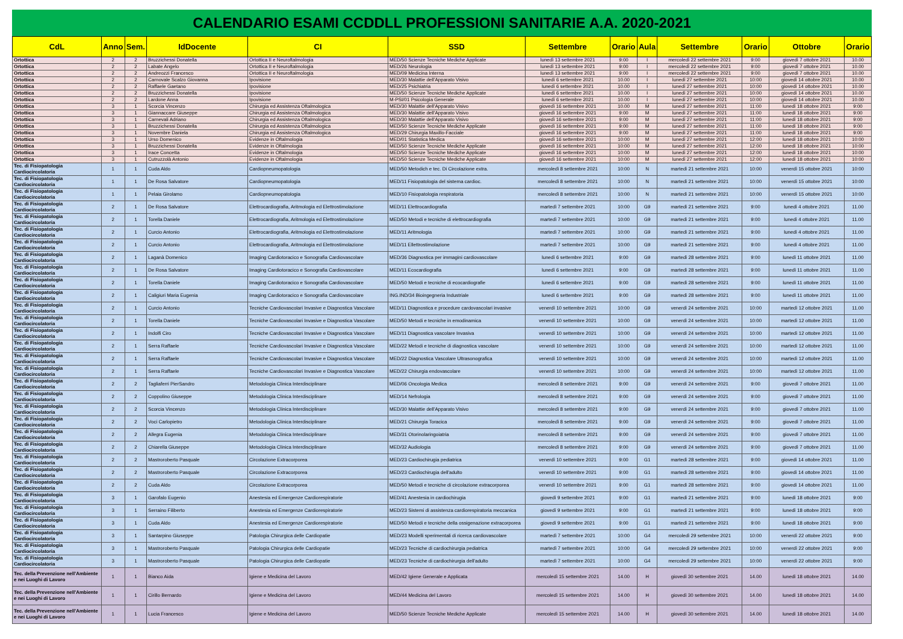CALENDARIO ESAMI CCDDLL PROFESSIONI SANITARIE A.A. 2020-2021
| CdL | Anno | Sem. | IdDocente | CI | SSD | Settembre | Orario | Aula | Settembre | Orario | Ottobre | Orario |
| --- | --- | --- | --- | --- | --- | --- | --- | --- | --- | --- | --- | --- |
| Ortottica | 2 | 2 | Bruzzichessi Donatella | Ortottica II e Neuroftalmologia | MED/50 Scienze Tecniche Mediche Applicate | lunedì 13 settembre 2021 | 9:00 | I | mercoledì 22 settembre 2021 | 9:00 | giovedì 7 ottobre 2021 | 10.00 |
| Ortottica | 2 | 2 | Labate Angelo | Ortottica II e Neuroftalmologia | MED/26 Neurologia | lunedì 13 settembre 2021 | 9:00 | I | mercoledì 22 settembre 2021 | 9:00 | giovedì 7 ottobre 2021 | 10.00 |
| Ortottica | 2 | 2 | Andreozzi Francesco | Ortottica II e Neuroftalmologia | MED/09 Medicina Interna | lunedì 13 settembre 2021 | 9:00 | I | mercoledì 22 settembre 2021 | 9:00 | giovedì 7 ottobre 2021 | 10.00 |
| Ortottica | 2 | 2 | Carnovale Scalzo Giovanna | Ipovisione | MED/30 Malattie dell'Apparato Visivo | lunedì 6 settembre 2021 | 10.00 | I | lunedì 27 settembre 2021 | 10:00 | giovedì 14 ottobre 2021 | 10.00 |
| Ortottica | 2 | 2 | Raffaele Gaetano | Ipovisione | MED/25 Psichiatria | lunedì 6 settembre 2021 | 10.00 | I | lunedì 27 settembre 2021 | 10:00 | giovedì 14 ottobre 2021 | 10.00 |
| Ortottica | 2 | 2 | Bruzzichessi Donatella | Ipovisione | MED/50 Scienze Tecniche Mediche Applicate | lunedì 6 settembre 2021 | 10.00 | I | lunedì 27 settembre 2021 | 10:00 | giovedì 14 ottobre 2021 | 10.00 |
| Ortottica | 2 | 2 | Lardone Anna | Ipovisione | M-PSI/01 Psicologia Generale | lunedì 6 settembre 2021 | 10.00 | I | lunedì 27 settembre 2021 | 10:00 | giovedì 14 ottobre 2021 | 10.00 |
| Ortottica | 3 | 1 | Scorcia Vincenzo | Chirurgia ed Assistenza Oftalmologica | MED/30 Malattie dell'Apparato Visivo | giovedì 16 settembre 2021 | 10.00 | M | lunedì 27 settembre 2021 | 11:00 | lunedì 18 ottobre 2021 | 9:00 |
| Ortottica | 3 | 1 | Giannaccare Giuseppe | Chirurgia ed Assistenza Oftalmologica | MED/30 Malattie dell'Apparato Visivo | giovedì 16 settembre 2021 | 9:00 | M | lunedì 27 settembre 2021 | 11:00 | lunedì 18 ottobre 2021 | 9:00 |
| Ortottica | 3 | 1 | Carnevali Adriano | Chirurgia ed Assistenza Oftalmologica | MED/30 Malattie dell'Apparato Visivo | giovedì 16 settembre 2021 | 9:00 | M | lunedì 27 settembre 2021 | 11:00 | lunedì 18 ottobre 2021 | 9:00 |
| Ortottica | 3 | 1 | Bruzzichessi Donatella | Chirurgia ed Assistenza Oftalmologica | MED/50 Scienze Tecniche Mediche Applicate | giovedì 16 settembre 2021 | 9:00 | M | lunedì 27 settembre 2021 | 11:00 | lunedì 18 ottobre 2021 | 9:00 |
| Ortottica | 3 | 1 | Novembre Daniela | Chirurgia ed Assistenza Oftalmologica | MED/29 Chirurgia Maxillo-Facciale | giovedì 16 settembre 2021 | 9:00 | M | lunedì 27 settembre 2021 | 11:00 | lunedì 18 ottobre 2021 | 9:00 |
| Ortottica | 3 | 1 | Urso Domenico | Evidenze in Oftalmologia | MED/01 Statistica Medica | giovedì 16 settembre 2021 | 10:00 | M | lunedì 27 settembre 2021 | 12:00 | lunedì 18 ottobre 2021 | 10:00 |
| Ortottica | 3 | 1 | Bruzzichessi Donatella | Evidenze in Oftalmologia | MED/50 Scienze Tecniche Mediche Applicate | giovedì 16 settembre 2021 | 10:00 | M | lunedì 27 settembre 2021 | 12:00 | lunedì 18 ottobre 2021 | 10:00 |
| Ortottica | 3 | 1 | Irace Concetta | Evidenze in Oftalmologia | MED/50 Scienze Tecniche Mediche Applicate | giovedì 16 settembre 2021 | 10:00 | M | lunedì 27 settembre 2021 | 12:00 | lunedì 18 ottobre 2021 | 10:00 |
| Ortottica | 3 | 1 | Cutruzzolà Antonio | Evidenze in Oftalmologia | MED/50 Scienze Tecniche Mediche Applicate | giovedì 16 settembre 2021 | 10:00 | M | lunedì 27 settembre 2021 | 12:00 | lunedì 18 ottobre 2021 | 10:00 |
| Tec. di Fisiopatologia Cardiocircolatoria | 1 | 1 | Cuda Aldo | Cardiopneumopatologia | MED/50 Metodich e tec. Di Circolazione extra. | mercoledì 8 settembre 2021 | 10:00 | N | martedì 21 settembre 2021 | 10:00 | venerdì 15 ottobre 2021 | 10:00 |
| Tec. di Fisiopatologia Cardiocircolatoria | 1 | 1 | De Rosa Salvatore | Cardiopneumopatologia | MED/11 Fisiopatologia del sistema cardioc. | mercoledì 8 settembre 2021 | 10:00 | N | martedì 21 settembre 2021 | 10:00 | venerdì 15 ottobre 2021 | 10:00 |
| Tec. di Fisiopatologia Cardiocircolatoria | 1 | 1 | Pelaia Girolamo | Cardiopneumopatologia | MED/10 Fisiopatologia respiratoria | mercoledì 8 settembre 2021 | 10:00 | N | martedì 21 settembre 2021 | 10:00 | venerdì 15 ottobre 2021 | 10:00 |
| Tec. di Fisiopatologia Cardiocircolatoria | 2 | 1 | De Rosa Salvatore | Elettrocardiografia, Aritmologia ed Elettrostimolazione | MED/11 Elettrocardiografia | martedì 7 settembre 2021 | 10:00 | G9 | martedì 21 settembre 2021 | 9:00 | lunedì 4 ottobre 2021 | 11.00 |
| Tec. di Fisiopatologia Cardiocircolatoria | 2 | 1 | Torella Daniele | Elettrocardiografia, Aritmologia ed Elettrostimolazione | MED/50 Metodi e tecniche di elettrocardiografia | martedì 7 settembre 2021 | 10:00 | G9 | martedì 21 settembre 2021 | 9:00 | lunedì 4 ottobre 2021 | 11.00 |
| Tec. di Fisiopatologia Cardiocircolatoria | 2 | 1 | Curcio Antonio | Elettrocardiografia, Aritmologia ed Elettrostimolazione | MED/11 Aritmologia | martedì 7 settembre 2021 | 10:00 | G9 | martedì 21 settembre 2021 | 9:00 | lunedì 4 ottobre 2021 | 11.00 |
| Tec. di Fisiopatologia Cardiocircolatoria | 2 | 1 | Curcio Antonio | Elettrocardiografia, Aritmologia ed Elettrostimolazione | MED/11 Ellettrostimolazione | martedì 7 settembre 2021 | 10:00 | G9 | martedì 21 settembre 2021 | 9:00 | lunedì 4 ottobre 2021 | 11.00 |
| Tec. di Fisiopatologia Cardiocircolatoria | 2 | 1 | Laganà Domenico | Imaging Cardiotoracico e Sonografia Cardiovascolare | MED/36 Diagnostica per immagini cardiovascolare | lunedì 6 settembre 2021 | 9:00 | G9 | martedì 28 settembre 2021 | 9:00 | lunedì 11 ottobre 2021 | 11.00 |
| Tec. di Fisiopatologia Cardiocircolatoria | 2 | 1 | De Rosa Salvatore | Imaging Cardiotoracico e Sonografia Cardiovascolare | MED/11 Ecocardiografia | lunedì 6 settembre 2021 | 9:00 | G9 | martedì 28 settembre 2021 | 9:00 | lunedì 11 ottobre 2021 | 11.00 |
| Tec. di Fisiopatologia Cardiocircolatoria | 2 | 1 | Torella Daniele | Imaging Cardiotoracico e Sonografia Cardiovascolare | MED/50 Metodi e tecniche di ecocardiografie | lunedì 6 settembre 2021 | 9:00 | G9 | martedì 28 settembre 2021 | 9:00 | lunedì 11 ottobre 2021 | 11.00 |
| Tec. di Fisiopatologia Cardiocircolatoria | 2 | 1 | Caligiuri Maria Eugenia | Imaging Cardiotoracico e Sonografia Cardiovascolare | ING.IND/34 Bioingegneria Industriale | lunedì 6 settembre 2021 | 9:00 | G9 | martedì 28 settembre 2021 | 9:00 | lunedì 11 ottobre 2021 | 11.00 |
| Tec. di Fisiopatologia Cardiocircolatoria | 2 | 1 | Curcio Antonio | Tecniche Cardiovascolari Invasive e Diagnostica Vascolare | MED/11 Diagnostica e procedure cardovascolari invasive | venerdì 10 settembre 2021 | 10:00 | G9 | venerdì 24 settembre 2021 | 10:00 | martedì 12 ottobre 2021 | 11.00 |
| Tec. di Fisiopatologia Cardiocircolatoria | 2 | 1 | Torella Daniele | Tecniche Cardiovascolari Invasive e Diagnostica Vascolare | MED/50 Metodi e tecniche in emodinamica | venerdì 10 settembre 2021 | 10:00 | G9 | venerdì 24 settembre 2021 | 10:00 | martedì 12 ottobre 2021 | 11.00 |
| Tec. di Fisiopatologia Cardiocircolatoria | 2 | 1 | Indolfi Ciro | Tecniche Cardiovascolari Invasive e Diagnostica Vascolare | MED/11 Diagnostica vascolare Invasiva | venerdì 10 settembre 2021 | 10:00 | G9 | venerdì 24 settembre 2021 | 10:00 | martedì 12 ottobre 2021 | 11.00 |
| Tec. di Fisiopatologia Cardiocircolatoria | 2 | 1 | Serra Raffaele | Tecniche Cardiovascolari Invasive e Diagnostica Vascolare | MED/22 Metodi e tecniche di diagnostica vascolare | venerdì 10 settembre 2021 | 10:00 | G9 | venerdì 24 settembre 2021 | 10:00 | martedì 12 ottobre 2021 | 11.00 |
| Tec. di Fisiopatologia Cardiocircolatoria | 2 | 1 | Serra Raffaele | Tecniche Cardiovascolari Invasive e Diagnostica Vascolare | MED/22 Diagnostica Vascolare Ultrasonografica | venerdì 10 settembre 2021 | 10:00 | G9 | venerdì 24 settembre 2021 | 10:00 | martedì 12 ottobre 2021 | 11.00 |
| Tec. di Fisiopatologia Cardiocircolatoria | 2 | 1 | Serra Raffaele | Tecniche Cardiovascolari Invasive e Diagnostica Vascolare | MED/22 Chirurgia endovascolare | venerdì 10 settembre 2021 | 10:00 | G9 | venerdì 24 settembre 2021 | 10:00 | martedì 12 ottobre 2021 | 11.00 |
| Tec. di Fisiopatologia Cardiocircolatoria | 2 | 2 | Tagliaferri PierSandro | Metodologia Clinica Interdisciplinare | MED/06 Oncologia Medica | mercoledì 8 settembre 2021 | 9:00 | G9 | venerdì 24 settembre 2021 | 9:00 | giovedì 7 ottobre 2021 | 11.00 |
| Tec. di Fisiopatologia Cardiocircolatoria | 2 | 2 | Coppolino Giuseppe | Metodologia Clinica Interdisciplinare | MED/14 Nefrologia | mercoledì 8 settembre 2021 | 9:00 | G9 | venerdì 24 settembre 2021 | 9:00 | giovedì 7 ottobre 2021 | 11.00 |
| Tec. di Fisiopatologia Cardiocircolatoria | 2 | 2 | Scorcia Vincenzo | Metodologia Clinica Interdisciplinare | MED/30 Malattie dell'Apparato Visivo | mercoledì 8 settembre 2021 | 9:00 | G9 | venerdì 24 settembre 2021 | 9:00 | giovedì 7 ottobre 2021 | 11.00 |
| Tec. di Fisiopatologia Cardiocircolatoria | 2 | 2 | Voci Carlopietro | Metodologia Clinica Interdisciplinare | MED/21 Chirurgia Toracica | mercoledì 8 settembre 2021 | 9:00 | G9 | venerdì 24 settembre 2021 | 9:00 | giovedì 7 ottobre 2021 | 11.00 |
| Tec. di Fisiopatologia Cardiocircolatoria | 2 | 2 | Allegra Eugenia | Metodologia Clinica Interdisciplinare | MED/31 Otorinolaringoiatria | mercoledì 8 settembre 2021 | 9:00 | G9 | venerdì 24 settembre 2021 | 9:00 | giovedì 7 ottobre 2021 | 11.00 |
| Tec. di Fisiopatologia Cardiocircolatoria | 2 | 2 | Chiarella Giuseppe | Metodologia Clinica Interdisciplinare | MED/32 Audiologia | mercoledì 8 settembre 2021 | 9:00 | G9 | venerdì 24 settembre 2021 | 9:00 | giovedì 7 ottobre 2021 | 11.00 |
| Tec. di Fisiopatologia Cardiocircolatoria | 2 | 2 | Mastroroberto Pasquale | Circolazione Extracorporea | MED/23 Cardiochirugia pediatrica | venerdì 10 settembre 2021 | 9:00 | G1 | martedì 28 settembre 2021 | 9:00 | giovedì 14 ottobre 2021 | 11.00 |
| Tec. di Fisiopatologia Cardiocircolatoria | 2 | 2 | Mastroroberto Pasquale | Circolazione Extracorporea | MED/23 Cardiochirugia dell'adulto | venerdì 10 settembre 2021 | 9:00 | G1 | martedì 28 settembre 2021 | 9:00 | giovedì 14 ottobre 2021 | 11.00 |
| Tec. di Fisiopatologia Cardiocircolatoria | 2 | 2 | Cuda Aldo | Circolazione Extracorporea | MED/50 Metodi e tecniche di circolazione extracorporea | venerdì 10 settembre 2021 | 9:00 | G1 | martedì 28 settembre 2021 | 9:00 | giovedì 14 ottobre 2021 | 11.00 |
| Tec. di Fisiopatologia Cardiocircolatoria | 3 | 1 | Garofalo Eugenio | Anestesia ed Emergenze Cardiorespiratorie | MED/41 Anestesia in cardiochirugia | giovedì 9 settembre 2021 | 9:00 | G1 | martedì 21 settembre 2021 | 9:00 | lunedì 18 ottobre 2021 | 9:00 |
| Tec. di Fisiopatologia Cardiocircolatoria | 3 | 1 | Serraino Filiberto | Anestesia ed Emergenze Cardiorespiratorie | MED/23 Sistemi di assistenza cardiorespiratoria meccanica | giovedì 9 settembre 2021 | 9:00 | G1 | martedì 21 settembre 2021 | 9:00 | lunedì 18 ottobre 2021 | 9:00 |
| Tec. di Fisiopatologia Cardiocircolatoria | 3 | 1 | Cuda Aldo | Anestesia ed Emergenze Cardiorespiratorie | MED/50 Metodi e tecniche della ossigenazione extracorporea | giovedì 9 settembre 2021 | 9:00 | G1 | martedì 21 settembre 2021 | 9:00 | lunedì 18 ottobre 2021 | 9:00 |
| Tec. di Fisiopatologia Cardiocircolatoria | 3 | 1 | Santarpino Giuseppe | Patologia Chirurgica delle Cardiopatie | MED/23 Modelli sperimentali di ricerca cardiovascolare | martedì 7 settembre 2021 | 10:00 | G4 | mercoledì 29 settembre 2021 | 10:00 | venerdì 22 ottobre 2021 | 9:00 |
| Tec. di Fisiopatologia Cardiocircolatoria | 3 | 1 | Mastroroberto Pasquale | Patologia Chirurgica delle Cardiopatie | MED/23 Tecniche di cardiochirurgia pediatrica | martedì 7 settembre 2021 | 10:00 | G4 | mercoledì 29 settembre 2021 | 10:00 | venerdì 22 ottobre 2021 | 9:00 |
| Tec. di Fisiopatologia Cardiocircolatoria | 3 | 1 | Mastroroberto Pasquale | Patologia Chirurgica delle Cardiopatie | MED/23 Tecniche di cardiochirurgia dell'adulto | martedì 7 settembre 2021 | 10:00 | G4 | mercoledì 29 settembre 2021 | 10:00 | venerdì 22 ottobre 2021 | 9:00 |
| Tec. della Prevenzione nell'Ambiente e nei Luoghi di Lavoro | 1 | 1 | Bianco Aida | Igiene e Medicina del Lavoro | MED/42 Igiene Generale e Applicata | mercoledì 15 settembre 2021 | 14.00 | H | giovedì 30 settembre 2021 | 14.00 | lunedì 18 ottobre 2021 | 14.00 |
| Tec. della Prevenzione nell'Ambiente e nei Luoghi di Lavoro | 1 | 1 | Cirillo Bernardo | Igiene e Medicina del Lavoro | MED/44 Medicina del Lavoro | mercoledì 15 settembre 2021 | 14.00 | H | giovedì 30 settembre 2021 | 14.00 | lunedì 18 ottobre 2021 | 14.00 |
| Tec. della Prevenzione nell'Ambiente e nei Luoghi di Lavoro | 1 | 1 | Lucia Francesco | Igiene e Medicina del Lavoro | MED/50 Scienze Tecniche Mediche Applicate | mercoledì 15 settembre 2021 | 14.00 | H | giovedì 30 settembre 2021 | 14.00 | lunedì 18 ottobre 2021 | 14.00 |